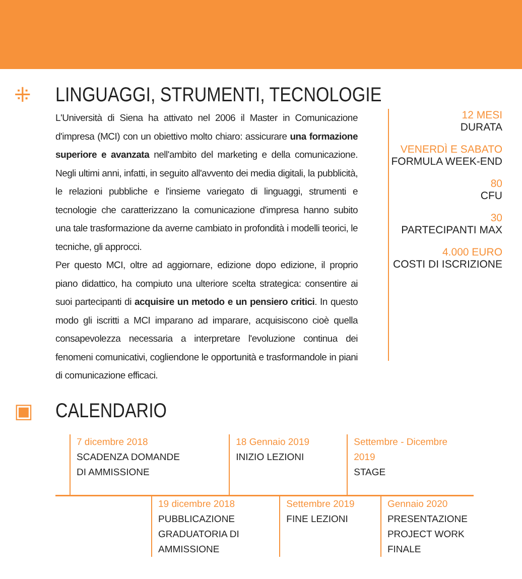⁜ LINGUAGGI, STRUMENTI, TECNOLOGIE
L'Università di Siena ha attivato nel 2006 il Master in Comunicazione d'impresa (MCI) con un obiettivo molto chiaro: assicurare una formazione superiore e avanzata nell'ambito del marketing e della comunicazione. Negli ultimi anni, infatti, in seguito all'avvento dei media digitali, la pubblicità, le relazioni pubbliche e l'insieme variegato di linguaggi, strumenti e tecnologie che caratterizzano la comunicazione d'impresa hanno subito una tale trasformazione da averne cambiato in profondità i modelli teorici, le tecniche, gli approcci.
Per questo MCI, oltre ad aggiornare, edizione dopo edizione, il proprio piano didattico, ha compiuto una ulteriore scelta strategica: consentire ai suoi partecipanti di acquisire un metodo e un pensiero critici. In questo modo gli iscritti a MCI imparano ad imparare, acquisiscono cioè quella consapevolezza necessaria a interpretare l'evoluzione continua dei fenomeni comunicativi, cogliendone le opportunità e trasformandole in piani di comunicazione efficaci.
12 MESI
DURATA
VENERDÌ E SABATO
FORMULA WEEK-END
80
CFU
30
PARTECIPANTI MAX
4.000 EURO
COSTI DI ISCRIZIONE
▣ CALENDARIO
7 dicembre 2018
SCADENZA DOMANDE
DI AMMISSIONE
18 Gennaio 2019
INIZIO LEZIONI
Settembre - Dicembre 2019
STAGE
19 dicembre 2018
PUBBLICAZIONE
GRADUATORIA DI
AMMISSIONE
Settembre 2019
FINE LEZIONI
Gennaio 2020
PRESENTAZIONE
PROJECT WORK
FINALE